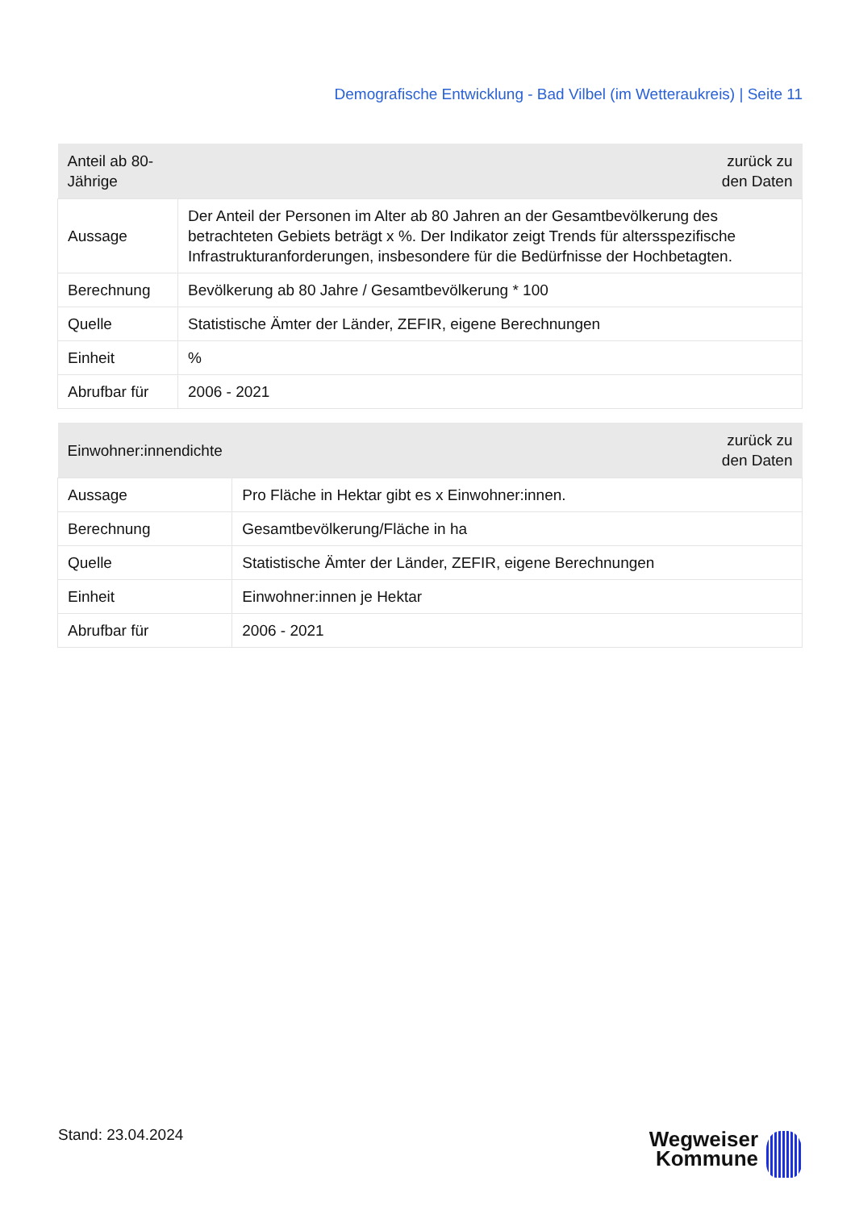Demografische Entwicklung - Bad Vilbel (im Wetteraukreis) | Seite 11
| Anteil ab 80-Jährige | zurück zu den Daten |
| --- | --- |
| Aussage | Der Anteil der Personen im Alter ab 80 Jahren an der Gesamtbevölkerung des betrachteten Gebiets beträgt x %. Der Indikator zeigt Trends für altersspezifische Infrastrukturanforderungen, insbesondere für die Bedürfnisse der Hochbetagten. |
| Berechnung | Bevölkerung ab 80 Jahre / Gesamtbevölkerung * 100 |
| Quelle | Statistische Ämter der Länder, ZEFIR, eigene Berechnungen |
| Einheit | % |
| Abrufbar für | 2006 - 2021 |
| Einwohner:innendichte | zurück zu den Daten |
| --- | --- |
| Aussage | Pro Fläche in Hektar gibt es x Einwohner:innen. |
| Berechnung | Gesamtbevölkerung/Fläche in ha |
| Quelle | Statistische Ämter der Länder, ZEFIR, eigene Berechnungen |
| Einheit | Einwohner:innen je Hektar |
| Abrufbar für | 2006 - 2021 |
Stand: 23.04.2024
Wegweiser
Kommune